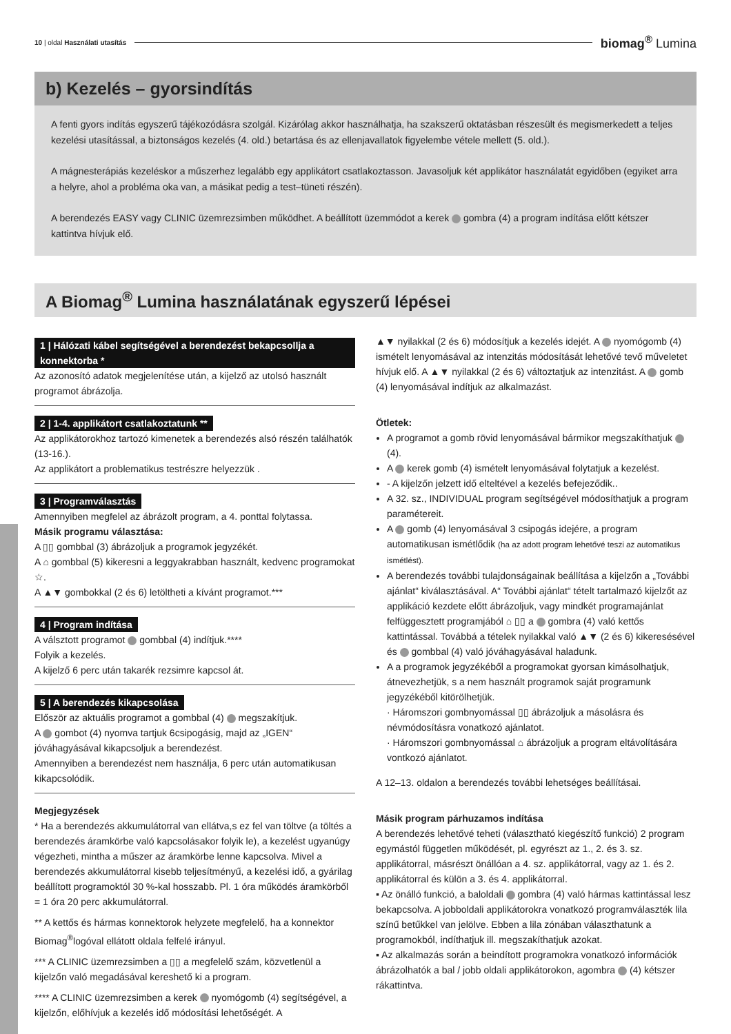10 | oldal Használati utasítás
biomag<sup>®</sup> Lumina
b) Kezelés – gyorsindítás
A fenti gyors indítás egyszerű tájékozódásra szolgál. Kizárólag akkor használhatja, ha szakszerű oktatásban részesült és megismerkedett a teljes kezelési utasítással, a biztonságos kezelés (4. old.) betartása és az ellenjavallatok figyelembe vétele mellett (5. old.).
A mágnesterápiás kezeléskor a műszerhez legalább egy applikátort csatlakoztasson. Javasoljuk két applikátor használatát egyidőben (egyiket arra a helyre, ahol a probléma oka van, a másikat pedig a test–tüneti részén).
A berendezés EASY vagy CLINIC üzemrezsimben működhet. A beállított üzemmódot a kerek gombra (4) a program indítása előtt kétszer kattintva hívjuk elő.
A Biomag<sup>®</sup> Lumina használatának egyszerű lépései
1 | Hálózati kábel segítségével a berendezést bekapcsollja a konnektorba *
Az azonosító adatok megjelenítése után, a kijelző az utolsó használt programot ábrázolja.
2 | 1-4. applikátort csatlakoztatunk **
Az applikátorokhoz tartozó kimenetek a berendezés alsó részén találhatók (13-16.).
Az applikátort a problematikus testrészre helyezzük .
3 | Programválasztás
Amennyiben megfelel az ábrázolt program, a 4. ponttal folytassa.
Másik programu választása:
A ▯▯ gombbal (3) ábrázoljuk a programok jegyzékét.
A ⌂ gombbal (5) kikeresni a leggyakrabban használt, kedvenc programokat ☆.
A ▲▼ gombokkal (2 és 6) letöltheti a kívánt programot.***
4 | Program indítása
A válsztott programot gombbal (4) indítjuk.****
Folyik a kezelés.
A kijelző 6 perc után takarék rezsimre kapcsol át.
5 | A berendezés kikapcsolása
Először az aktuális programot a gombbal (4) megszakítjuk.
A gombot (4) nyomva tartjuk 6csipogásig, majd az „IGEN“ jóváhagyásával kikapcsoljuk a berendezést.
Amennyiben a berendezést nem használja, 6 perc után automatikusan kikapcsolódik.
Megjegyzések
* Ha a berendezés akkumulátorral van ellátva,s ez fel van töltve (a töltés a berendezés áramkörbe való kapcsolásakor folyik le), a kezelést ugyanúgy végezheti, mintha a műszer az áramkörbe lenne kapcsolva. Mivel a berendezés akkumulátorral kisebb teljesítményű, a kezelési idő, a gyárilag beállított programoktól 30 %-kal hosszabb. Pl. 1 óra működés áramkörből = 1 óra 20 perc akkumulátorral.
** A kettős és hármas konnektorok helyzete megfelelő, ha a konnektor Biomag<sup>®</sup>logóval ellátott oldala felfelé irányul.
*** A CLINIC üzemrezsimben a ▯▯ a megfelelő szám, közvetlenül a kijelzőn való megadásával kereshető ki a program.
**** A CLINIC üzemrezsimben a kerek nyomógomb (4) segítségével, a kijelzőn, előhívjuk a kezelés idő módosítási lehetőségét. A
▲▼ nyilakkal (2 és 6) módosítjuk a kezelés idejét. A nyomógomb (4) ismételt lenyomásával az intenzitás módosítását lehetővé tevő műveletet hívjuk elő. A ▲▼ nyilakkal (2 és 6) változtatjuk az intenzitást. A gomb (4) lenyomásával indítjuk az alkalmazást.
Ötletek:
A programot a gomb rövid lenyomásával bármikor megszakíthatjuk (4).
A kerek gomb (4) ismételt lenyomásával folytatjuk a kezelést.
- A kijelzőn jelzett idő elteltével a kezelés befejeződik..
A 32. sz., INDIVIDUAL program segítségével módosíthatjuk a program paramétereit.
A gomb (4) lenyomásával 3 csipogás idejére, a program automatikusan ismétlődik (ha az adott program lehetővé teszi az automatikus ismétlést).
A berendezés további tulajdonságainak beállítása a kijelzőn a „További ajánlat“ kiválasztásával. A“ További ajánlat“ tételt tartalmazó kijelzőt az applikáció kezdete előtt ábrázoljuk, vagy mindkét programajánlat felfüggesztett programjából ⌂ ▯▯ a gombra (4) való kettős kattintással. Továbbá a tételek nyilakkal való ▲▼ (2 és 6) kikeresésével és gombbal (4) való jóváhagyásával haladunk.
A a programok jegyzékéből a programokat gyorsan kimásolhatjuk, átnevezhetjük, s a nem használt programok saját programunk jegyzékéből kitörölhetjük.
· Háromszori gombnyomással ▯▯ ábrázoljuk a másolásra és névmódosításra vonatkozó ajánlatot.
· Háromszori gombnyomással ⌂ ábrázoljuk a program eltávolítására vontkozó ajánlatot.
A 12–13. oldalon a berendezés további lehetséges beállításai.
Másik program párhuzamos indítása
A berendezés lehetővé teheti (választható kiegészítő funkció) 2 program egymástól független működését, pl. egyrészt az 1., 2. és 3. sz. applikátorral, másrészt önállóan a 4. sz. applikátorral, vagy az 1. és 2. applikátorral és külön a 3. és 4. applikátorral.
▪ Az önálló funkció, a baloldali gombra (4) való hármas kattintással lesz bekapcsolva. A jobboldali applikátorokra vonatkozó programválaszték lila színű betűkkel van jelölve. Ebben a lila zónában választhatunk a programokból, indíthatjuk ill. megszakíthatjuk azokat.
▪ Az alkalmazás során a beindított programokra vonatkozó információk ábrázolhatók a bal / jobb oldali applikátorokon, agombra (4) kétszer rákattintva.